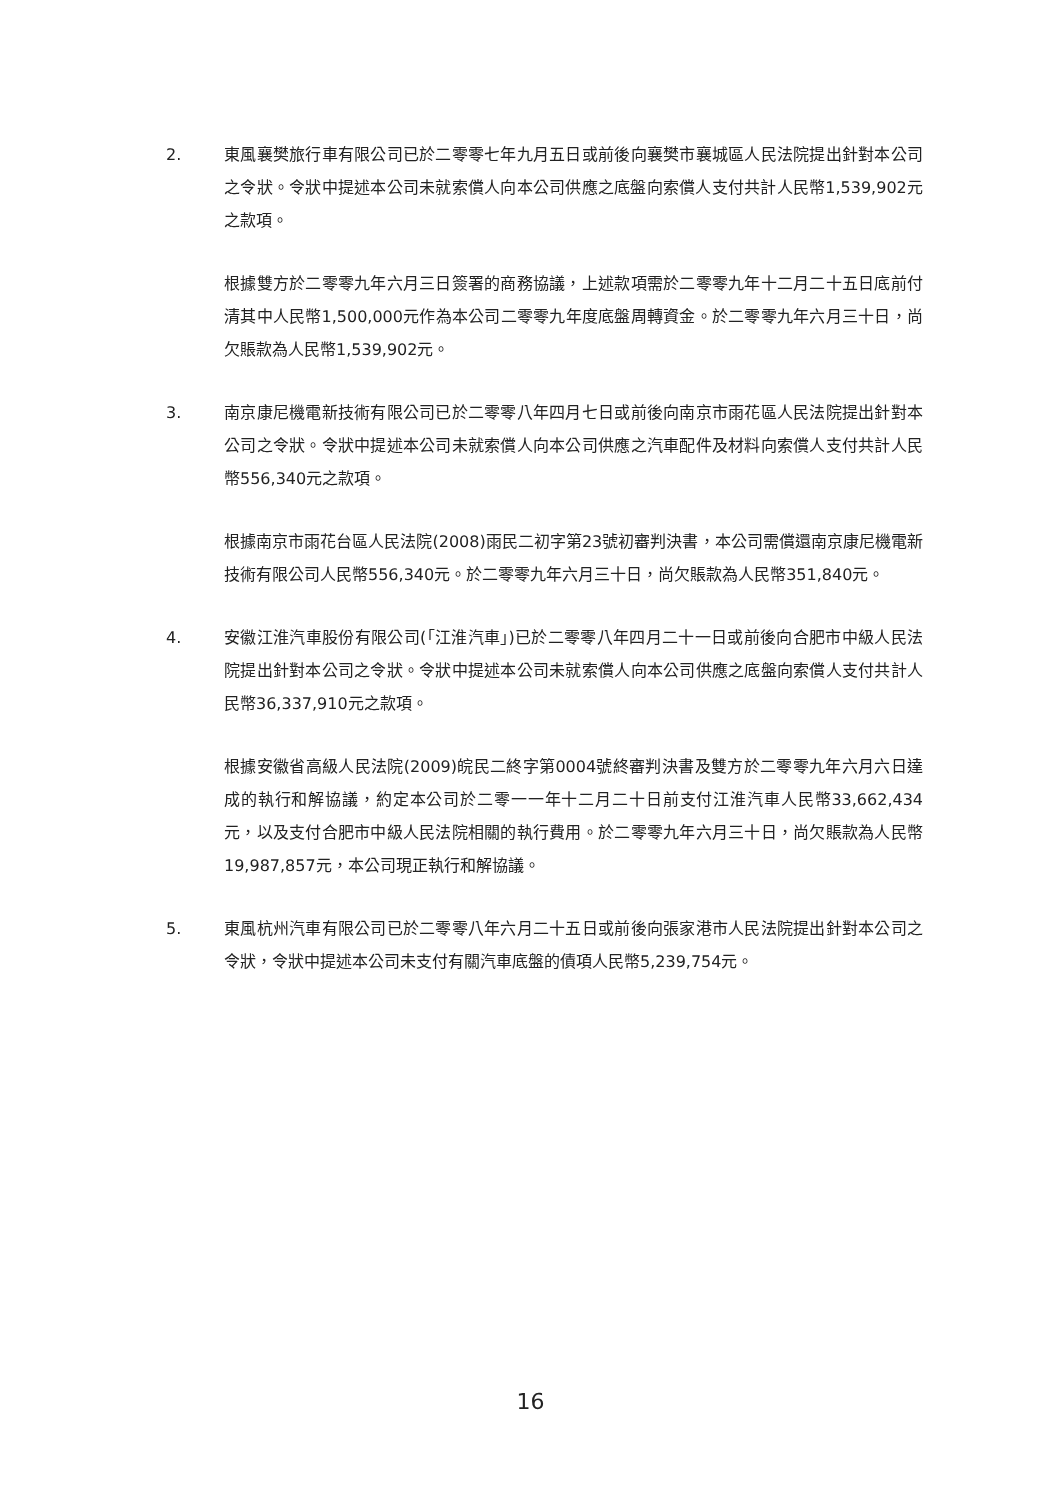2. 東風襄樊旅行車有限公司已於二零零七年九月五日或前後向襄樊市襄城區人民法院提出針對本公司之令狀。令狀中提述本公司未就索償人向本公司供應之底盤向索償人支付共計人民幣1,539,902元之款項。
根據雙方於二零零九年六月三日簽署的商務協議，上述款項需於二零零九年十二月二十五日底前付清其中人民幣1,500,000元作為本公司二零零九年度底盤周轉資金。於二零零九年六月三十日，尚欠賬款為人民幣1,539,902元。
3. 南京康尼機電新技術有限公司已於二零零八年四月七日或前後向南京市雨花區人民法院提出針對本公司之令狀。令狀中提述本公司未就索償人向本公司供應之汽車配件及材料向索償人支付共計人民幣556,340元之款項。
根據南京市雨花台區人民法院(2008)雨民二初字第23號初審判決書，本公司需償還南京康尼機電新技術有限公司人民幣556,340元。於二零零九年六月三十日，尚欠賬款為人民幣351,840元。
4. 安徽江淮汽車股份有限公司(「江淮汽車」)已於二零零八年四月二十一日或前後向合肥市中級人民法院提出針對本公司之令狀。令狀中提述本公司未就索償人向本公司供應之底盤向索償人支付共計人民幣36,337,910元之款項。
根據安徽省高級人民法院(2009)皖民二終字第0004號終審判決書及雙方於二零零九年六月六日達成的執行和解協議，約定本公司於二零一一年十二月二十日前支付江淮汽車人民幣33,662,434元，以及支付合肥市中級人民法院相關的執行費用。於二零零九年六月三十日，尚欠賬款為人民幣19,987,857元，本公司現正執行和解協議。
5. 東風杭州汽車有限公司已於二零零八年六月二十五日或前後向張家港市人民法院提出針對本公司之令狀，令狀中提述本公司未支付有關汽車底盤的債項人民幣5,239,754元。
16